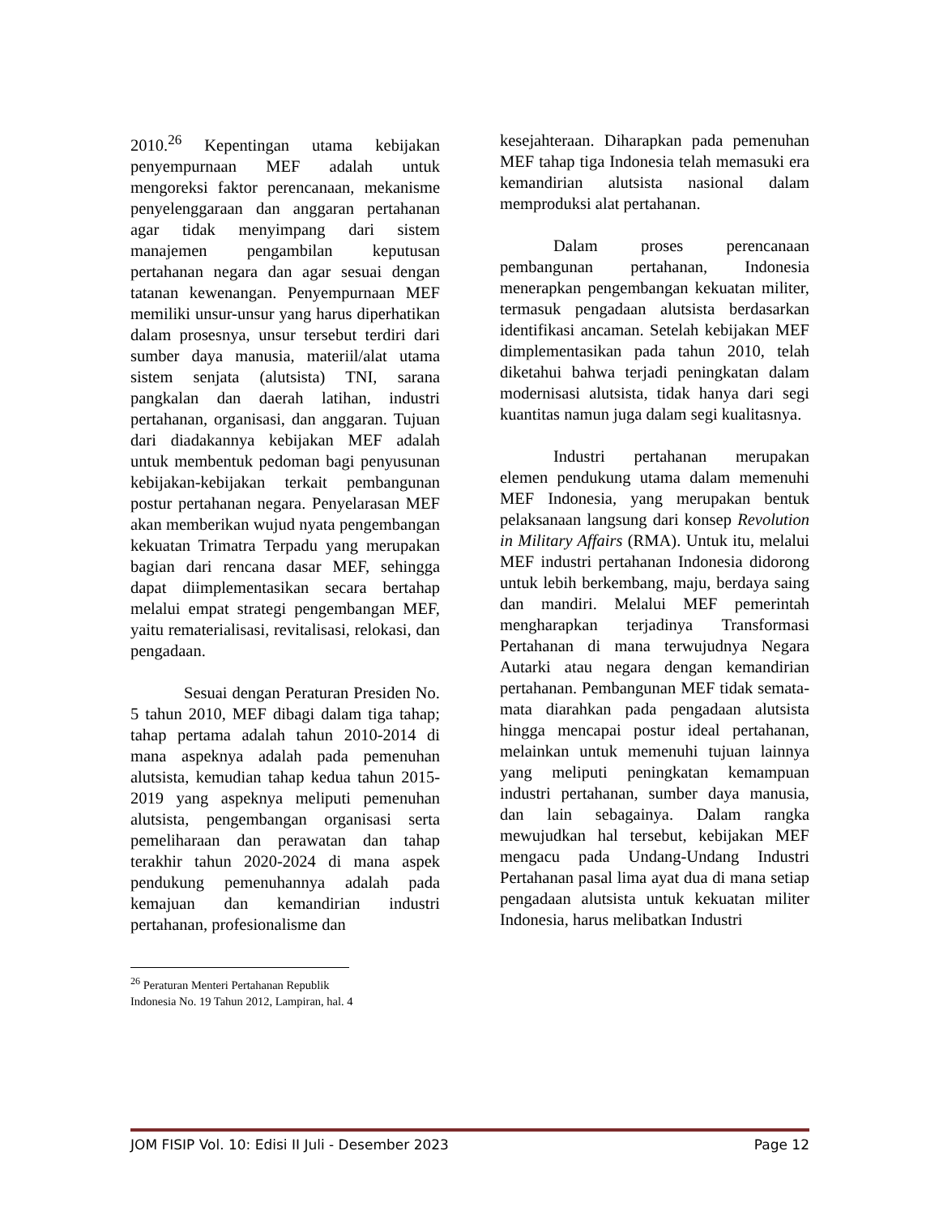2010.<sup>26</sup> Kepentingan utama kebijakan penyempurnaan MEF adalah untuk mengoreksi faktor perencanaan, mekanisme penyelenggaraan dan anggaran pertahanan agar tidak menyimpang dari sistem manajemen pengambilan keputusan pertahanan negara dan agar sesuai dengan tatanan kewenangan. Penyempurnaan MEF memiliki unsur-unsur yang harus diperhatikan dalam prosesnya, unsur tersebut terdiri dari sumber daya manusia, materiil/alat utama sistem senjata (alutsista) TNI, sarana pangkalan dan daerah latihan, industri pertahanan, organisasi, dan anggaran. Tujuan dari diadakannya kebijakan MEF adalah untuk membentuk pedoman bagi penyusunan kebijakan-kebijakan terkait pembangunan postur pertahanan negara. Penyelarasan MEF akan memberikan wujud nyata pengembangan kekuatan Trimatra Terpadu yang merupakan bagian dari rencana dasar MEF, sehingga dapat diimplementasikan secara bertahap melalui empat strategi pengembangan MEF, yaitu rematerialisasi, revitalisasi, relokasi, dan pengadaan.
Sesuai dengan Peraturan Presiden No. 5 tahun 2010, MEF dibagi dalam tiga tahap; tahap pertama adalah tahun 2010-2014 di mana aspeknya adalah pada pemenuhan alutsista, kemudian tahap kedua tahun 2015-2019 yang aspeknya meliputi pemenuhan alutsista, pengembangan organisasi serta pemeliharaan dan perawatan dan tahap terakhir tahun 2020-2024 di mana aspek pendukung pemenuhannya adalah pada kemajuan dan kemandirian industri pertahanan, profesionalisme dan
<sup>26</sup> Peraturan Menteri Pertahanan Republik
Indonesia No. 19 Tahun 2012, Lampiran, hal. 4
kesejahteraan. Diharapkan pada pemenuhan MEF tahap tiga Indonesia telah memasuki era kemandirian alutsista nasional dalam memproduksi alat pertahanan.
Dalam proses perencanaan pembangunan pertahanan, Indonesia menerapkan pengembangan kekuatan militer, termasuk pengadaan alutsista berdasarkan identifikasi ancaman. Setelah kebijakan MEF dimplementasikan pada tahun 2010, telah diketahui bahwa terjadi peningkatan dalam modernisasi alutsista, tidak hanya dari segi kuantitas namun juga dalam segi kualitasnya.
Industri pertahanan merupakan elemen pendukung utama dalam memenuhi MEF Indonesia, yang merupakan bentuk pelaksanaan langsung dari konsep Revolution in Military Affairs (RMA). Untuk itu, melalui MEF industri pertahanan Indonesia didorong untuk lebih berkembang, maju, berdaya saing dan mandiri. Melalui MEF pemerintah mengharapkan terjadinya Transformasi Pertahanan di mana terwujudnya Negara Autarki atau negara dengan kemandirian pertahanan. Pembangunan MEF tidak semata-mata diarahkan pada pengadaan alutsista hingga mencapai postur ideal pertahanan, melainkan untuk memenuhi tujuan lainnya yang meliputi peningkatan kemampuan industri pertahanan, sumber daya manusia, dan lain sebagainya. Dalam rangka mewujudkan hal tersebut, kebijakan MEF mengacu pada Undang-Undang Industri Pertahanan pasal lima ayat dua di mana setiap pengadaan alutsista untuk kekuatan militer Indonesia, harus melibatkan Industri
JOM FISIP Vol. 10: Edisi II Juli - Desember 2023 Page 12